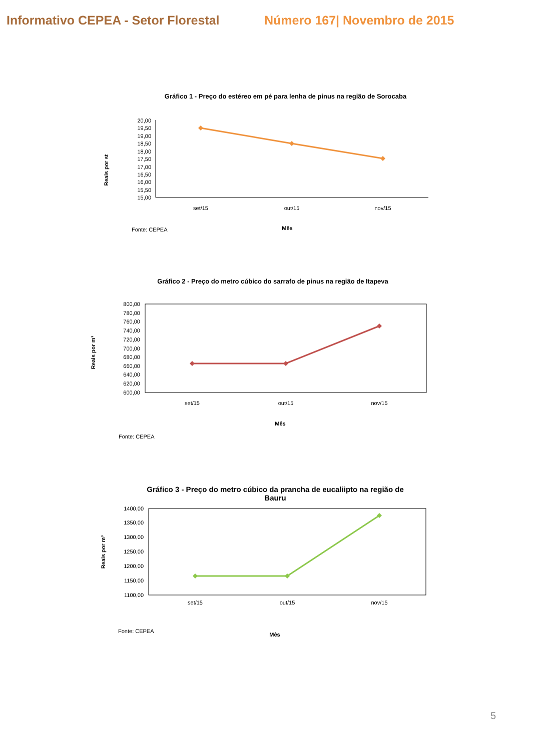Informativo CEPEA - Setor Florestal
Número 167| Novembro de 2015
Gráfico 1 - Preço do estéreo em pé para lenha de pinus na região de Sorocaba
Reais por st
20,00
19,50
19,00
18,50
18,00
17,50
17,00
16,50
16,00
15,50
15,00
set/15
out/15
nov/15
Fonte: CEPEA
Mês
Gráfico 2 - Preço do metro cúbico do sarrafo de pinus na região de Itapeva
Reais por m³
800,00
780,00
760,00
740,00
720,00
700,00
680,00
660,00
640,00
620,00
600,00
set/15
out/15
nov/15
Mês
Fonte: CEPEA
Gráfico 3 - Preço do metro cúbico da prancha de eucaliipto na região de
Bauru
Reais por m³
1400,00
1350,00
1300,00
1250,00
1200,00
1150,00
1100,00
set/15
out/15
nov/15
Mês
Fonte: CEPEA
5